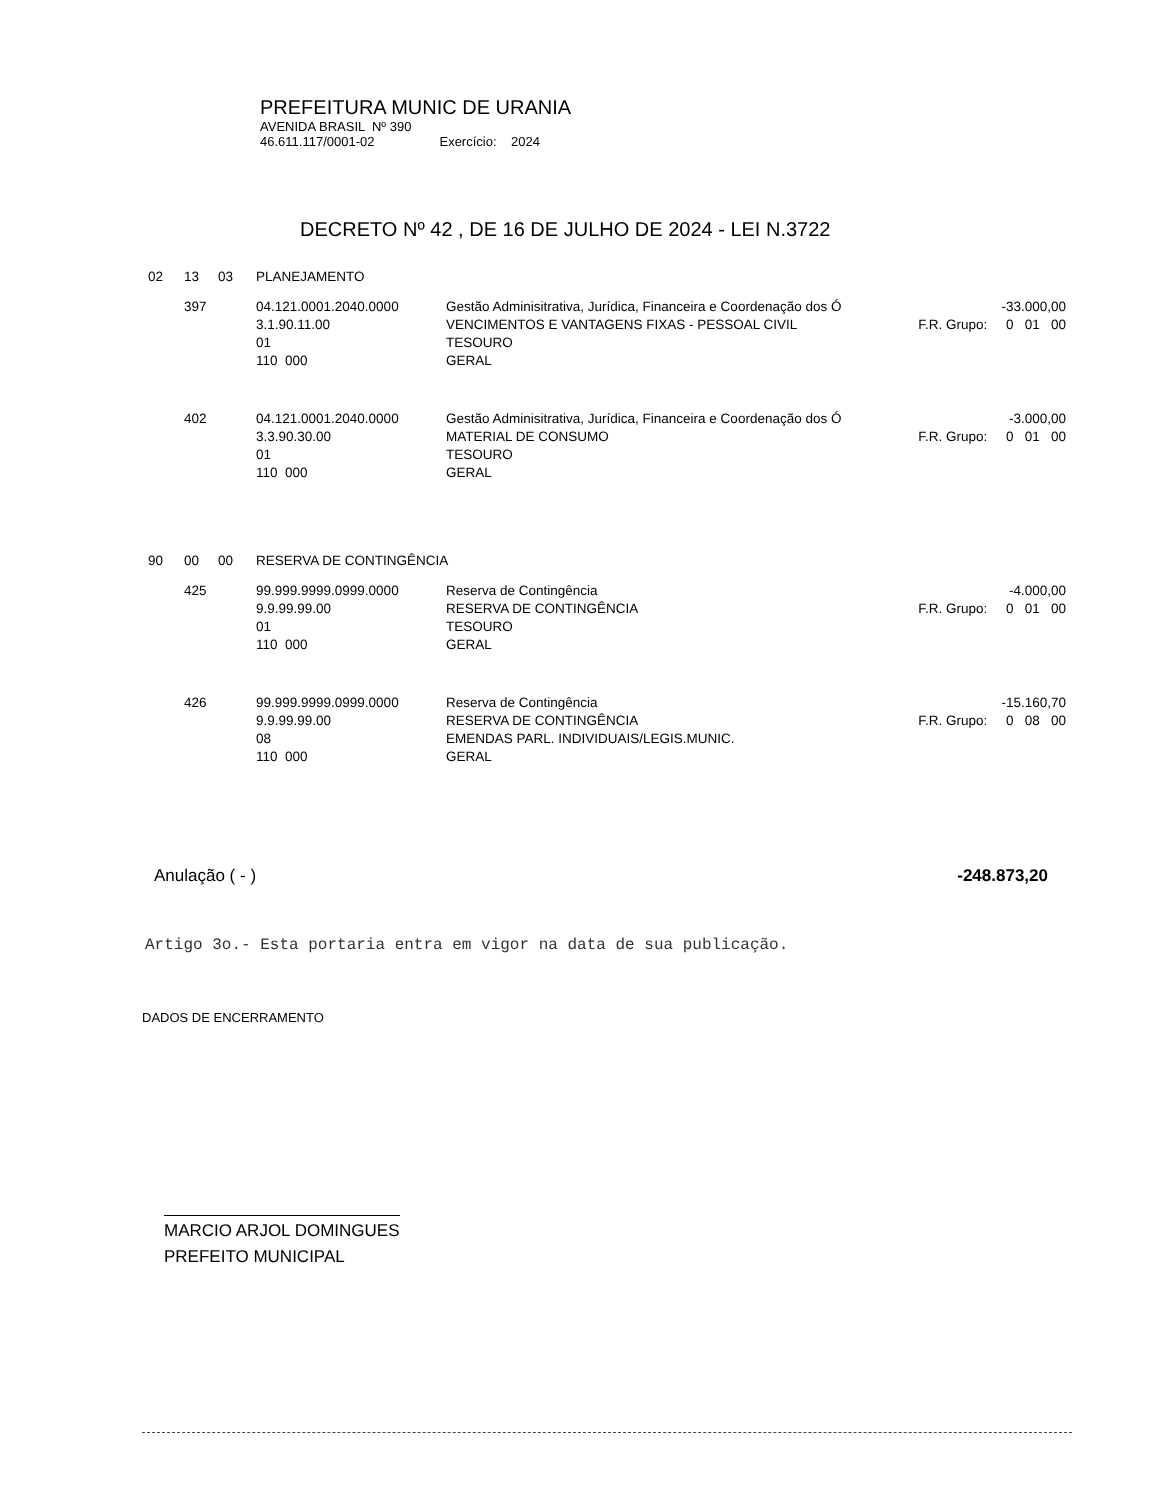PREFEITURA MUNIC DE URANIA
AVENIDA BRASIL Nº 390
46.611.117/0001-02 Exercício: 2024
DECRETO Nº 42 , DE 16 DE JULHO DE 2024 - LEI N.3722
| 02 | 13 | 03 | PLANEJAMENTO | | |
| | 397 | | 04.121.0001.2040.0000 3.1.90.11.00 01 110 000 | Gestão Adminisitrativa, Jurídica, Financeira e Coordenação dos Ó VENCIMENTOS E VANTAGENS FIXAS - PESSOAL CIVIL TESOURO GERAL | -33.000,00 F.R. Grupo: 0 01 00 |
| | 402 | | 04.121.0001.2040.0000 3.3.90.30.00 01 110 000 | Gestão Adminisitrativa, Jurídica, Financeira e Coordenação dos Ó MATERIAL DE CONSUMO TESOURO GERAL | -3.000,00 F.R. Grupo: 0 01 00 |
| 90 | 00 | 00 | RESERVA DE CONTINGÊNCIA | | |
| | 425 | | 99.999.9999.0999.0000 9.9.99.99.00 01 110 000 | Reserva de Contingência RESERVA DE CONTINGÊNCIA TESOURO GERAL | -4.000,00 F.R. Grupo: 0 01 00 |
| | 426 | | 99.999.9999.0999.0000 9.9.99.99.00 08 110 000 | Reserva de Contingência RESERVA DE CONTINGÊNCIA EMENDAS PARL. INDIVIDUAIS/LEGIS.MUNIC. GERAL | -15.160,70 F.R. Grupo: 0 08 00 |
Anulação ( - ) -248.873,20
Artigo 3o.- Esta portaria entra em vigor na data de sua publicação.
DADOS DE ENCERRAMENTO
MARCIO ARJOL DOMINGUES
PREFEITO MUNICIPAL